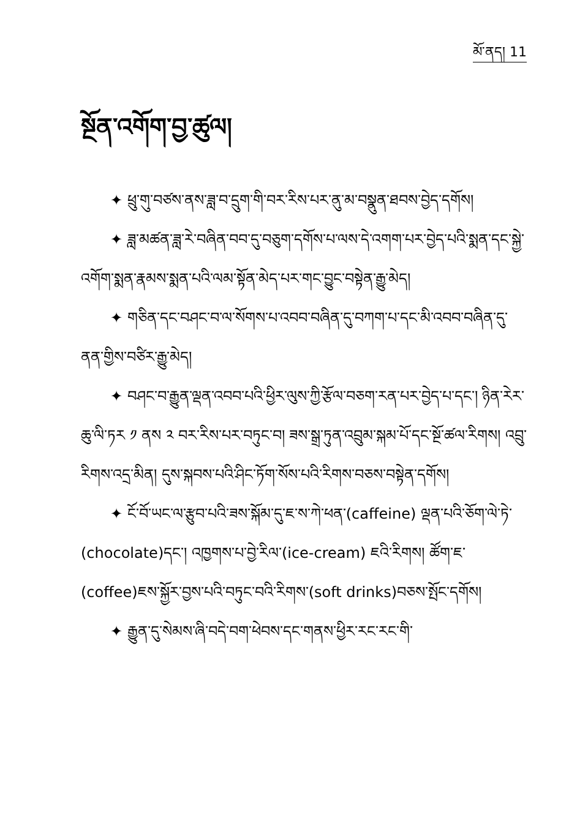མོ་ནད། 11
སྔོན་འགོག་བྱ་ཚུལ།
✦ ཕྲུ་གུ་བཙས་ནས་ཟླ་བ་དྲུག་གི་བར་རིས་པར་ནུ་མ་བསྣུན་ཐབས་བྱེད་དགོས།
✦ ཟླ་མཚན་ཟླ་རེ་བཞིན་བབ་དུ་བཅུག་དགོས་པ་ལས་དེ་འགག་པར་བྱེད་པའི་སྨན་དང་སྐྱེ་འགོག་སྨན་རྣམས་སྨན་པའི་ལམ་སྟོན་མེད་པར་གང་བྱུང་བསྟེན་རྒྱུ་མེད།
✦ གཅིན་དང་བཤང་བ་ལ་སོགས་པ་འབབ་བཞིན་དུ་བཀག་པ་དང་མི་འབབ་བཞིན་དུ་ནན་གྱིས་བཙིར་རྒྱུ་མེད།
✦ བཤང་བ་རྒྱུན་ལྡན་འབབ་པའི་ཕྱིར་ལུས་ཀྱི་རྩོལ་བཅག་རན་པར་བྱེད་པ་དང་། ཉིན་རེར་ཆུ་ལི་ཏར ༡ ནས ༢ བར་རིས་པར་བཏུང་བ། ཟས་སྒྲ་ཏུན་འབྲུམ་སྐམ་པོ་དང་སྔོ་ཚལ་རིགས། འབྲུ་རིགས་འདྲ་མིན། དུས་སྐབས་པའི་ཤིང་ཏོག་སོས་པའི་རིགས་བཅས་བསྟེན་དགོས།
✦ ངོ་བོ་ཡང་ལ་རྩུབ་པའི་ཟས་སྐོམ་དུ་ཇ་ས་ཀེ་ཕན་(caffeine) ལྡན་པའི་ཅོག་ལེ་ཏེ་(chocolate)དང་། འཁྱགས་པ་བྱེ་རིལ་(ice-cream) ཇའི་རིགས། ཚོག་ཇ་(coffee)ཇས་སྐྱོར་བྱས་པའི་བཏུང་བའི་རིགས་(soft drinks)བཅས་སྤོང་དགོས།
✦ རྒྱུན་དུ་སེམས་ཞི་བདེ་བག་ཕེབས་དང་གནས་ཕྱིར་རང་རང་གི་